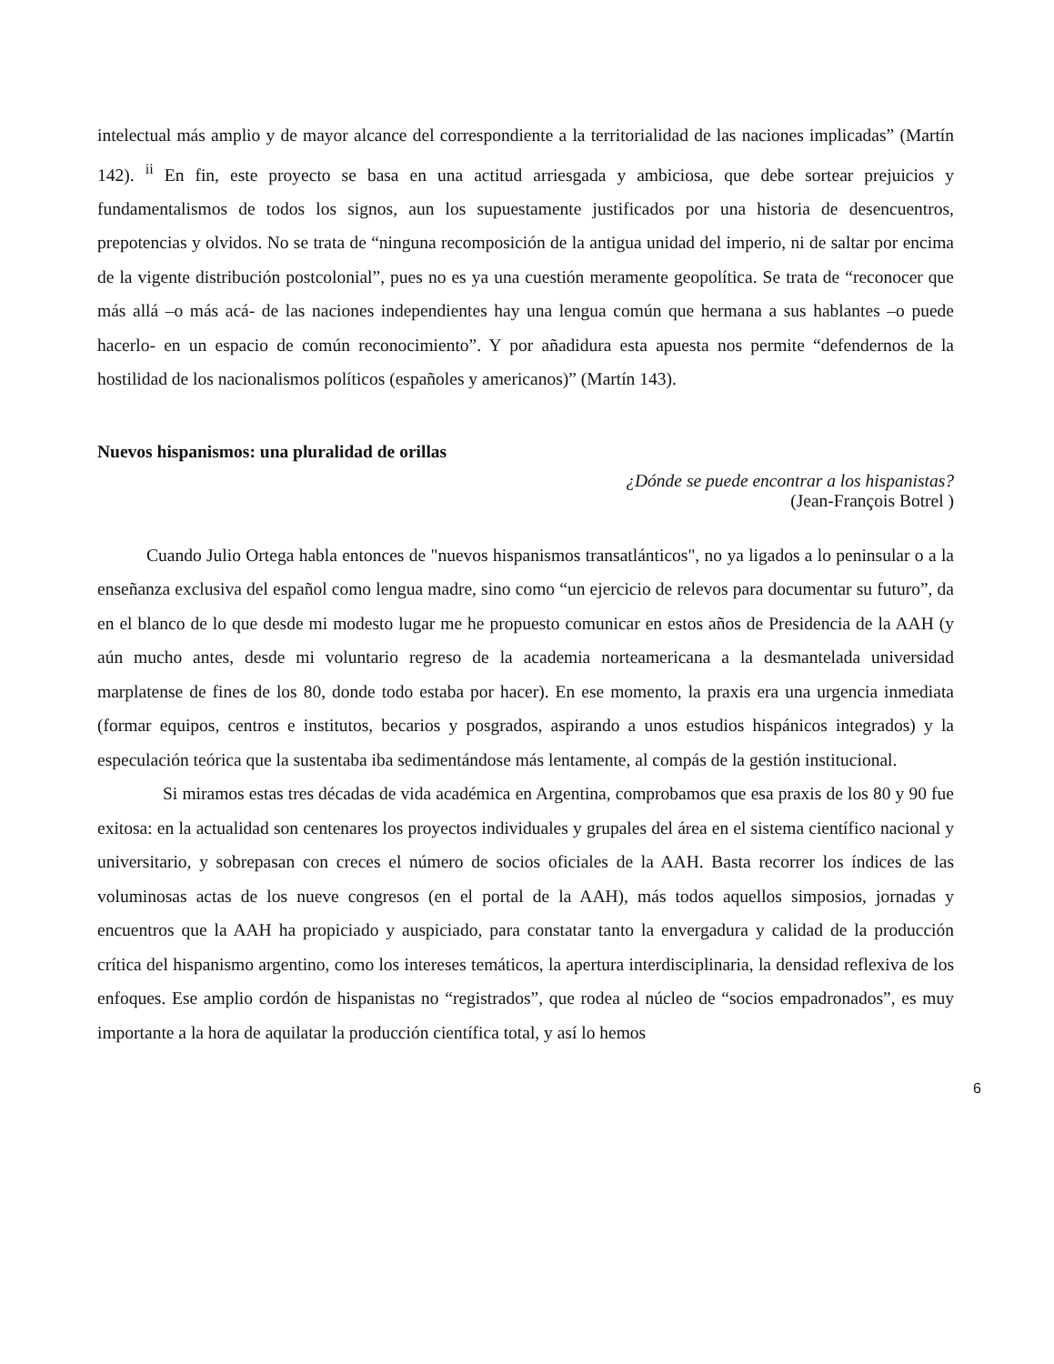intelectual más amplio y de mayor alcance del correspondiente a la territorialidad de las naciones implicadas” (Martín 142). <sup>ii</sup> En fin, este proyecto se basa en una actitud arriesgada y ambiciosa, que debe sortear prejuicios y fundamentalismos de todos los signos, aun los supuestamente justificados por una historia de desencuentros, prepotencias y olvidos. No se trata de “ninguna recomposición de la antigua unidad del imperio, ni de saltar por encima de la vigente distribución postcolonial”, pues no es ya una cuestión meramente geopolítica. Se trata de “reconocer que más allá –o más acá- de las naciones independientes hay una lengua común que hermana a sus hablantes –o puede hacerlo- en un espacio de común reconocimiento”. Y por añadidura esta apuesta nos permite “defendernos de la hostilidad de los nacionalismos políticos (españoles y americanos)” (Martín 143).
Nuevos hispanismos: una pluralidad de orillas
¿Dónde se puede encontrar a los hispanistas?
(Jean-François Botrel )
Cuando Julio Ortega habla entonces de "nuevos hispanismos transatlánticos", no ya ligados a lo peninsular o a la enseñanza exclusiva del español como lengua madre, sino como “un ejercicio de relevos para documentar su futuro”, da en el blanco de lo que desde mi modesto lugar me he propuesto comunicar en estos años de Presidencia de la AAH (y aún mucho antes, desde mi voluntario regreso de la academia norteamericana a la desmantelada universidad marplatense de fines de los 80, donde todo estaba por hacer). En ese momento, la praxis era una urgencia inmediata (formar equipos, centros e institutos, becarios y posgrados, aspirando a unos estudios hispánicos integrados) y la especulación teórica que la sustentaba iba sedimentándose más lentamente, al compás de la gestión institucional.
Si miramos estas tres décadas de vida académica en Argentina, comprobamos que esa praxis de los 80 y 90 fue exitosa: en la actualidad son centenares los proyectos individuales y grupales del área en el sistema científico nacional y universitario, y sobrepasan con creces el número de socios oficiales de la AAH. Basta recorrer los índices de las voluminosas actas de los nueve congresos (en el portal de la AAH), más todos aquellos simposios, jornadas y encuentros que la AAH ha propiciado y auspiciado, para constatar tanto la envergadura y calidad de la producción crítica del hispanismo argentino, como los intereses temáticos, la apertura interdisciplinaria, la densidad reflexiva de los enfoques. Ese amplio cordón de hispanistas no “registrados”, que rodea al núcleo de “socios empadronados”, es muy importante a la hora de aquilatar la producción científica total, y así lo hemos
6